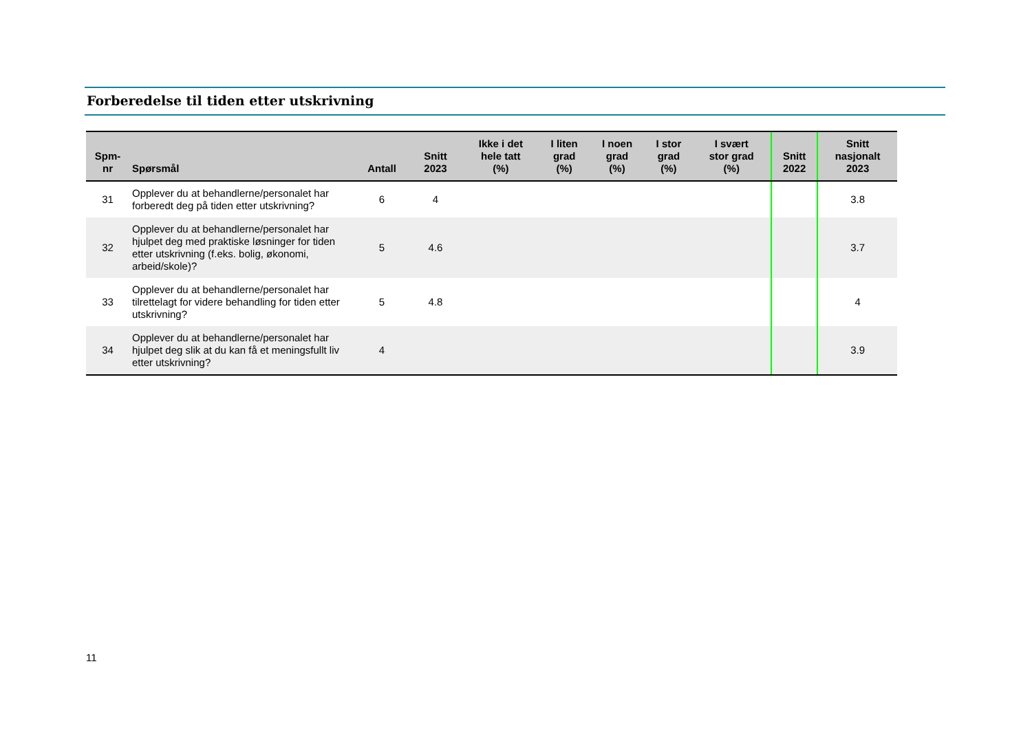Forberedelse til tiden etter utskrivning
| Spm- nr | Spørsmål | Antall | Snitt 2023 | Ikke i det hele tatt (%) | I liten grad (%) | I noen grad (%) | I stor grad (%) | I svært stor grad (%) | Snitt 2022 | Snitt nasjonalt 2023 |
| --- | --- | --- | --- | --- | --- | --- | --- | --- | --- | --- |
| 31 | Opplever du at behandlerne/personalet har forberedt deg på tiden etter utskrivning? | 6 | 4 | | | | | | | 3.8 |
| 32 | Opplever du at behandlerne/personalet har hjulpet deg med praktiske løsninger for tiden etter utskrivning (f.eks. bolig, økonomi, arbeid/skole)? | 5 | 4.6 | | | | | | | 3.7 |
| 33 | Opplever du at behandlerne/personalet har tilrettelagt for videre behandling for tiden etter utskrivning? | 5 | 4.8 | | | | | | | 4 |
| 34 | Opplever du at behandlerne/personalet har hjulpet deg slik at du kan få et meningsfullt liv etter utskrivning? | 4 | | | | | | | | 3.9 |
11